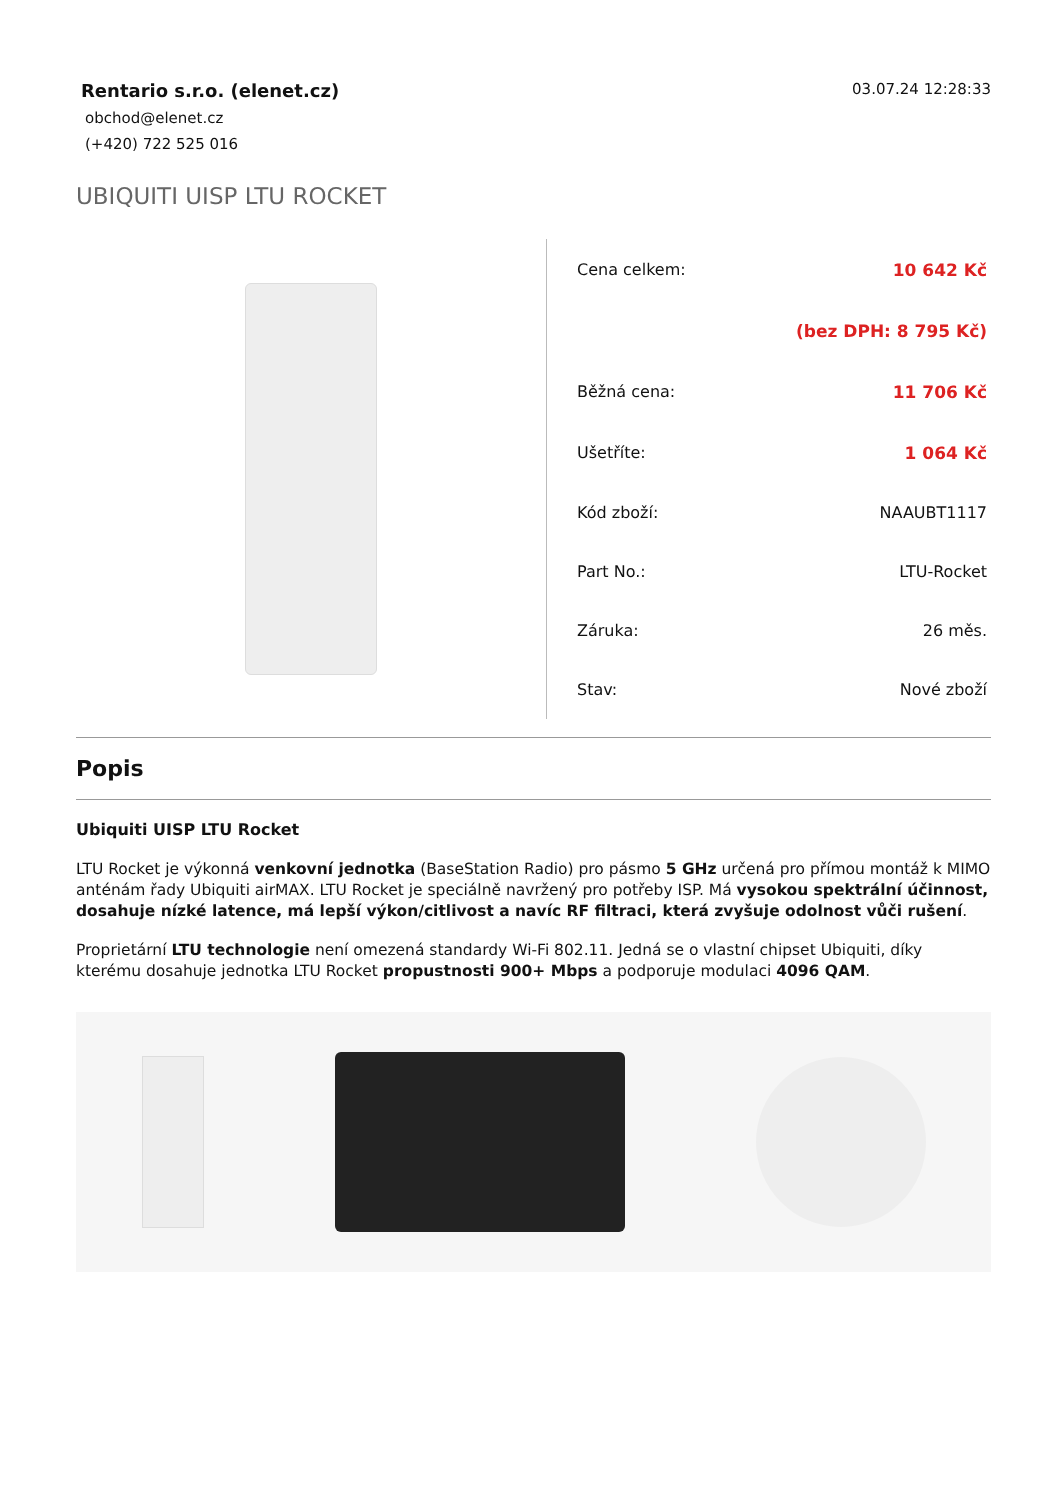Rentario s.r.o. (elenet.cz)
obchod@elenet.cz
(+420) 722 525 016
03.07.24 12:28:33
UBIQUITI UISP LTU ROCKET
| Cena celkem: | 10 642 Kč |
| | (bez DPH: 8 795 Kč) |
| Běžná cena: | 11 706 Kč |
| Ušetříte: | 1 064 Kč |
| Kód zboží: | NAAUBT1117 |
| Part No.: | LTU-Rocket |
| Záruka: | 26 měs. |
| Stav: | Nové zboží |
Popis
Ubiquiti UISP LTU Rocket
LTU Rocket je výkonná venkovní jednotka (BaseStation Radio) pro pásmo 5 GHz určená pro přímou montáž k MIMO anténám řady Ubiquiti airMAX. LTU Rocket je speciálně navržený pro potřeby ISP. Má vysokou spektrální účinnost, dosahuje nízké latence, má lepší výkon/citlivost a navíc RF filtraci, která zvyšuje odolnost vůči rušení.
Proprietární LTU technologie není omezená standardy Wi-Fi 802.11. Jedná se o vlastní chipset Ubiquiti, díky kterému dosahuje jednotka LTU Rocket propustnosti 900+ Mbps a podporuje modulaci 4096 QAM.